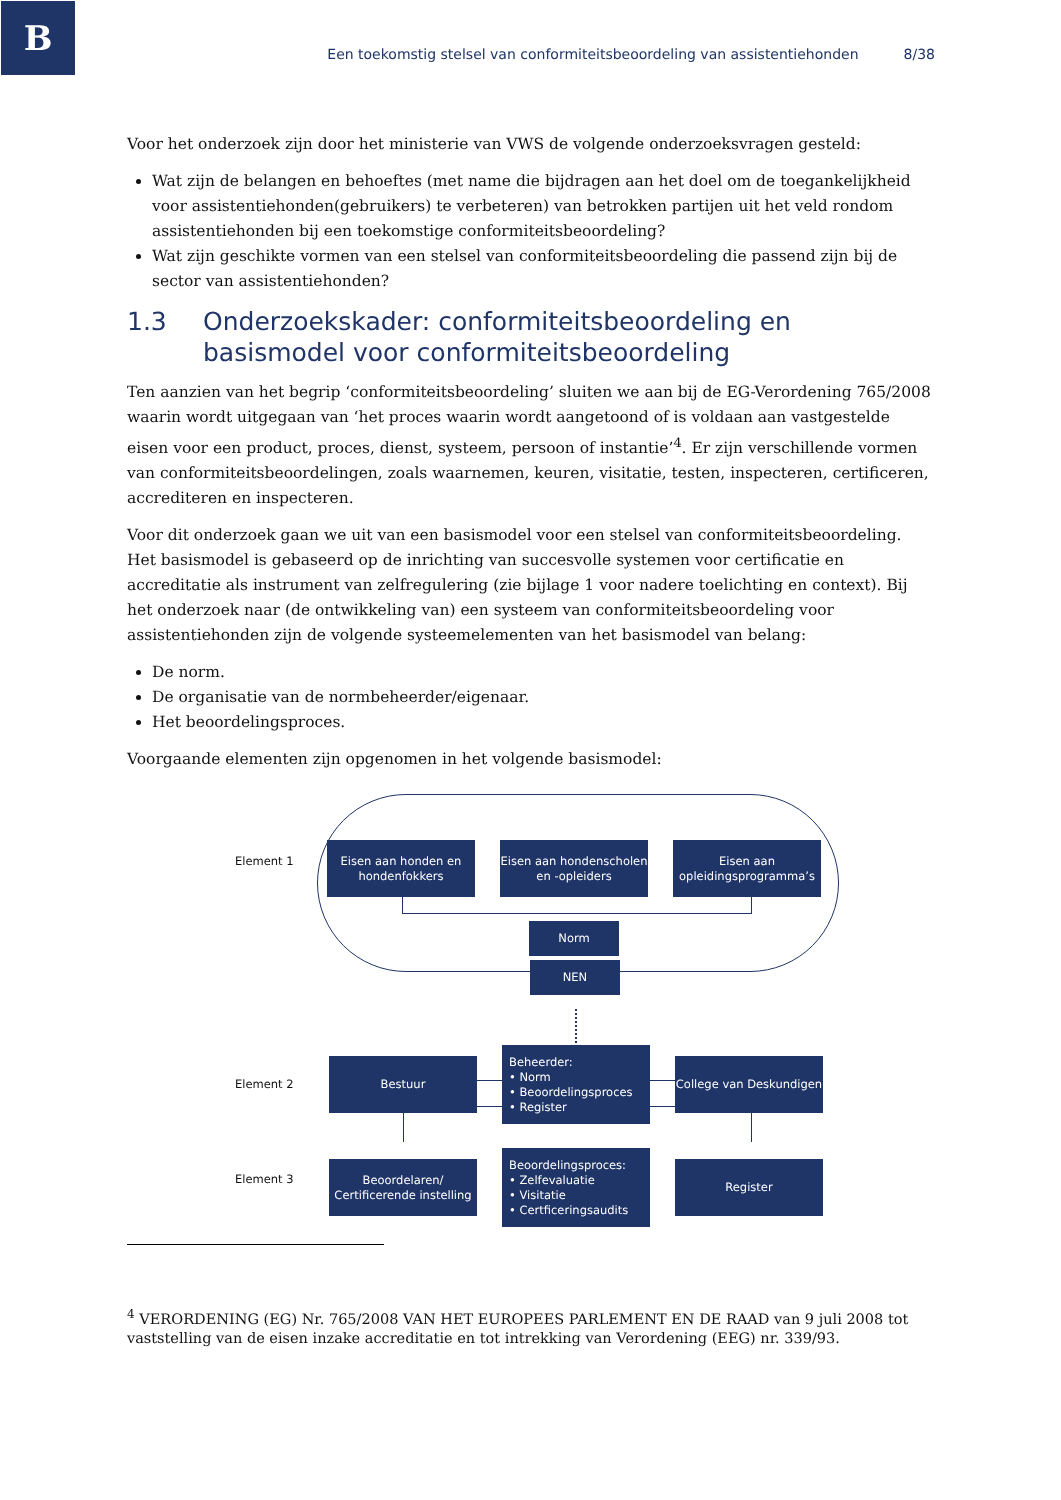B
Een toekomstig stelsel van conformiteitsbeoordeling van assistentiehonden 8/38
Voor het onderzoek zijn door het ministerie van VWS de volgende onderzoeksvragen gesteld:
Wat zijn de belangen en behoeftes (met name die bijdragen aan het doel om de toegankelijkheid voor assistentiehonden(gebruikers) te verbeteren) van betrokken partijen uit het veld rondom assistentiehonden bij een toekomstige conformiteitsbeoordeling?
Wat zijn geschikte vormen van een stelsel van conformiteitsbeoordeling die passend zijn bij de sector van assistentiehonden?
1.3 Onderzoekskader: conformiteitsbeoordeling en basismodel voor conformiteitsbeoordeling
Ten aanzien van het begrip ‘conformiteitsbeoordeling’ sluiten we aan bij de EG-Verordening 765/2008 waarin wordt uitgegaan van ‘het proces waarin wordt aangetoond of is voldaan aan vastgestelde eisen voor een product, proces, dienst, systeem, persoon of instantie’<sup>4</sup>. Er zijn verschillende vormen van conformiteitsbeoordelingen, zoals waarnemen, keuren, visitatie, testen, inspecteren, certificeren, accrediteren en inspecteren.
Voor dit onderzoek gaan we uit van een basismodel voor een stelsel van conformiteitsbeoordeling. Het basismodel is gebaseerd op de inrichting van succesvolle systemen voor certificatie en accreditatie als instrument van zelfregulering (zie bijlage 1 voor nadere toelichting en context). Bij het onderzoek naar (de ontwikkeling van) een systeem van conformiteitsbeoordeling voor assistentiehonden zijn de volgende systeemelementen van het basismodel van belang:
De norm.
De organisatie van de normbeheerder/eigenaar.
Het beoordelingsproces.
Voorgaande elementen zijn opgenomen in het volgende basismodel:
Element 1
Eisen aan honden en hondenfokkers
Eisen aan hondenscholen en -opleiders
Eisen aan opleidingsprogramma’s
Norm
NEN
Element 2
Bestuur
Beheerder:
• Norm
• Beoordelingsproces
• Register
College van Deskundigen
Element 3
Beoordelaren/ Certificerende instelling
Beoordelingsproces:
• Zelfevaluatie
• Visitatie
• Certficeringsaudits
Register
<sup>4</sup> VERORDENING (EG) Nr. 765/2008 VAN HET EUROPEES PARLEMENT EN DE RAAD van 9 juli 2008 tot vaststelling van de eisen inzake accreditatie en tot intrekking van Verordening (EEG) nr. 339/93.